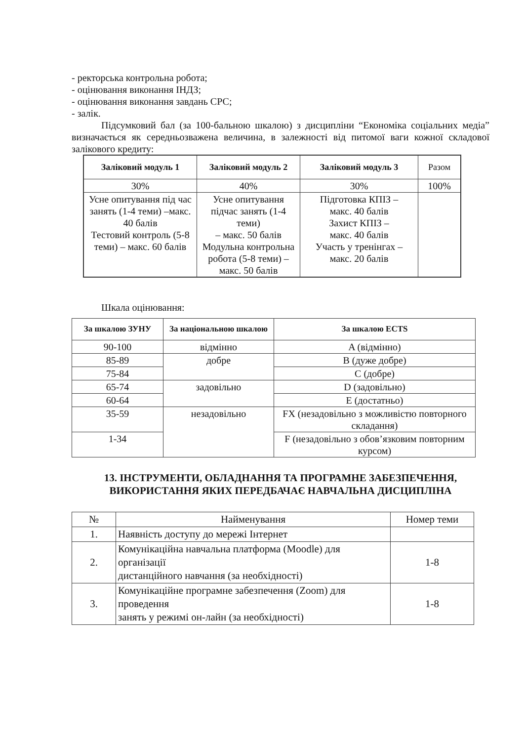- ректорська контрольна робота;
- оцінювання виконання ІНДЗ;
- оцінювання виконання завдань СРС;
- залік.
Підсумковий бал (за 100-бальною шкалою) з дисципліни “Економіка соціальних медіа” визначається як середньозважена величина, в залежності від питомої ваги кожної складової залікового кредиту:
| Заліковий модуль 1 | Заліковий модуль 2 | Заліковий модуль 3 | Разом |
| --- | --- | --- | --- |
| 30% | 40% | 30% | 100% |
| Усне опитування під час занять (1-4 теми) –макс. 40 балів Тестовий контроль (5-8 теми) – макс. 60 балів | Усне опитування підчас занять (1-4 теми) – макс. 50 балів Модульна контрольна робота (5-8 теми) – макс. 50 балів | Підготовка КПІЗ – макс. 40 балів Захист КПІЗ – макс. 40 балів Участь у тренінгах – макс. 20 балів | |
Шкала оцінювання:
| За шкалою ЗУНУ | За національною шкалою | За шкалою ECTS |
| --- | --- | --- |
| 90-100 | відмінно | A (відмінно) |
| 85-89 | добре | B (дуже добре) |
| 75-84 | | C (добре) |
| 65-74 | задовільно | D (задовільно) |
| 60-64 | | E (достатньо) |
| 35-59 | незадовільно | FX (незадовільно з можливістю повторного складання) |
| 1-34 | | F (незадовільно з обов’язковим повторним курсом) |
13. ІНСТРУМЕНТИ, ОБЛАДНАННЯ ТА ПРОГРАМНЕ ЗАБЕЗПЕЧЕННЯ, ВИКОРИСТАННЯ ЯКИХ ПЕРЕДБАЧАЄ НАВЧАЛЬНА ДИСЦИПЛІНА
| № | Найменування | Номер теми |
| 1. | Наявність доступу до мережі Інтернет | |
| 2. | Комунікаційна навчальна платформа (Moodle) для організації дистанційного навчання (за необхідності) | 1-8 |
| 3. | Комунікаційне програмне забезпечення (Zoom) для проведення занять у режимі он-лайн (за необхідності) | 1-8 |